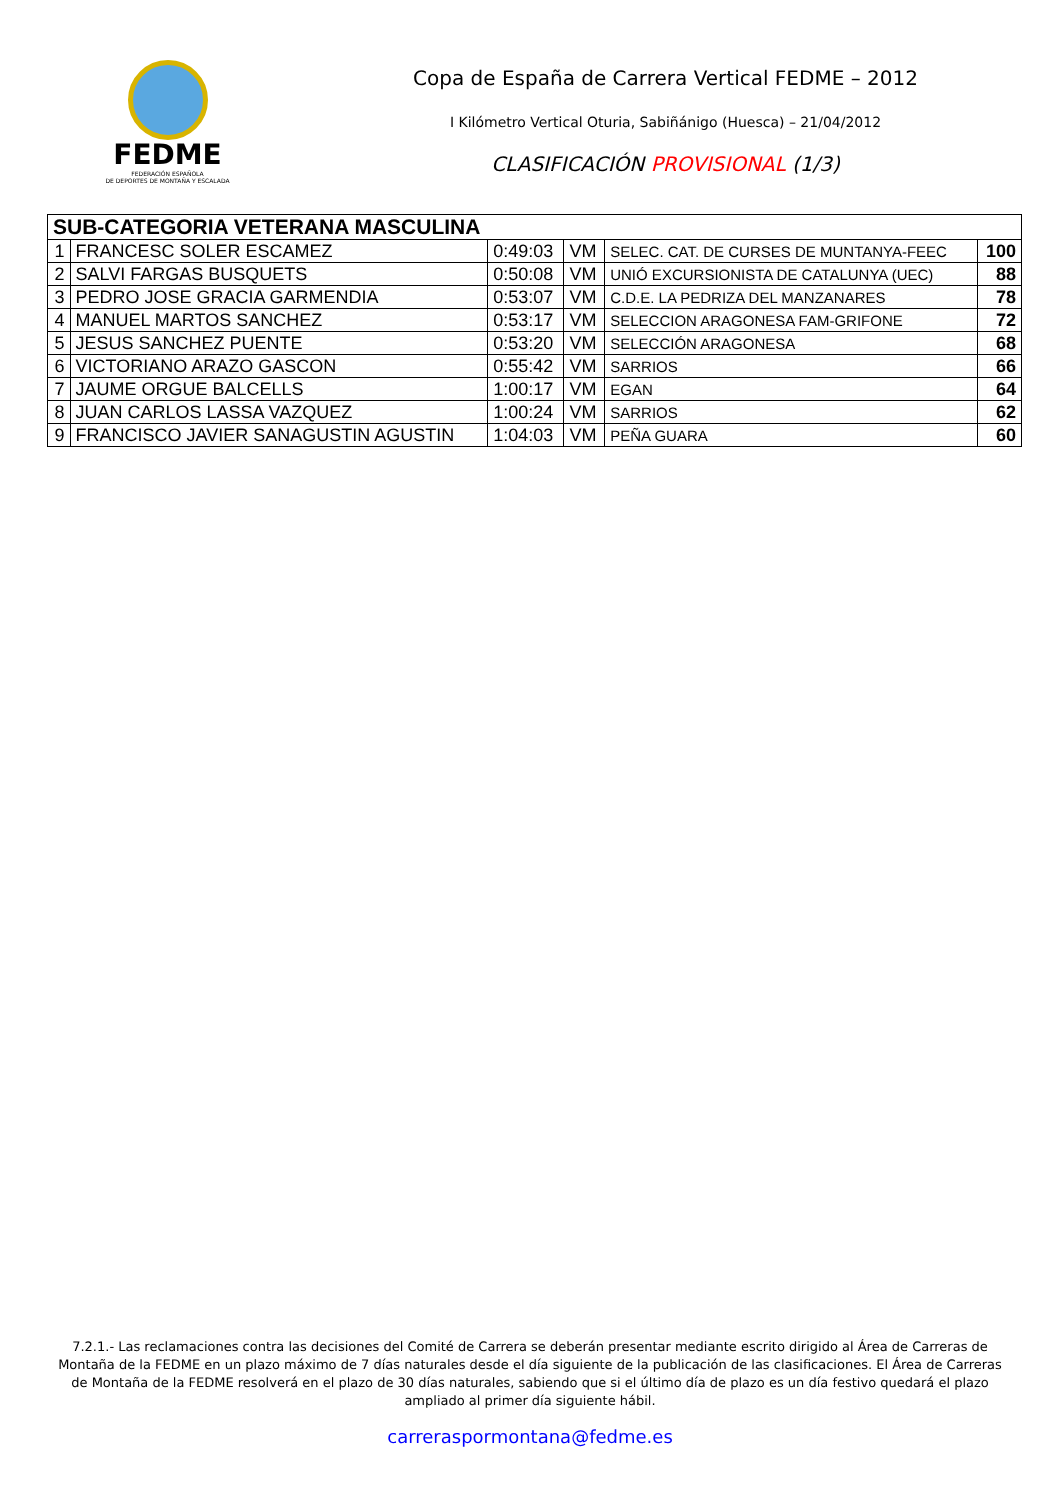FEDME
FEDERACIÓN ESPAÑOLA
DE DEPORTES DE MONTAÑA Y ESCALADA
Copa de España de Carrera Vertical FEDME – 2012
I Kilómetro Vertical Oturia, Sabiñánigo (Huesca) – 21/04/2012
CLASIFICACIÓN PROVISIONAL (1/3)
| SUB-CATEGORIA VETERANA MASCULINA | | | | | |
| 1 | FRANCESC SOLER ESCAMEZ | 0:49:03 | VM | SELEC. CAT. DE CURSES DE MUNTANYA-FEEC | 100 |
| 2 | SALVI FARGAS BUSQUETS | 0:50:08 | VM | UNIÓ EXCURSIONISTA DE CATALUNYA (UEC) | 88 |
| 3 | PEDRO JOSE GRACIA GARMENDIA | 0:53:07 | VM | C.D.E. LA PEDRIZA DEL MANZANARES | 78 |
| 4 | MANUEL MARTOS SANCHEZ | 0:53:17 | VM | SELECCION ARAGONESA FAM-GRIFONE | 72 |
| 5 | JESUS SANCHEZ PUENTE | 0:53:20 | VM | SELECCIÓN ARAGONESA | 68 |
| 6 | VICTORIANO ARAZO GASCON | 0:55:42 | VM | SARRIOS | 66 |
| 7 | JAUME ORGUE BALCELLS | 1:00:17 | VM | EGAN | 64 |
| 8 | JUAN CARLOS LASSA VAZQUEZ | 1:00:24 | VM | SARRIOS | 62 |
| 9 | FRANCISCO JAVIER SANAGUSTIN AGUSTIN | 1:04:03 | VM | PEÑA GUARA | 60 |
7.2.1.- Las reclamaciones contra las decisiones del Comité de Carrera se deberán presentar mediante escrito dirigido al Área de Carreras de Montaña de la FEDME en un plazo máximo de 7 días naturales desde el día siguiente de la publicación de las clasificaciones. El Área de Carreras de Montaña de la FEDME resolverá en el plazo de 30 días naturales, sabiendo que si el último día de plazo es un día festivo quedará el plazo ampliado al primer día siguiente hábil.
carreraspormontana@fedme.es